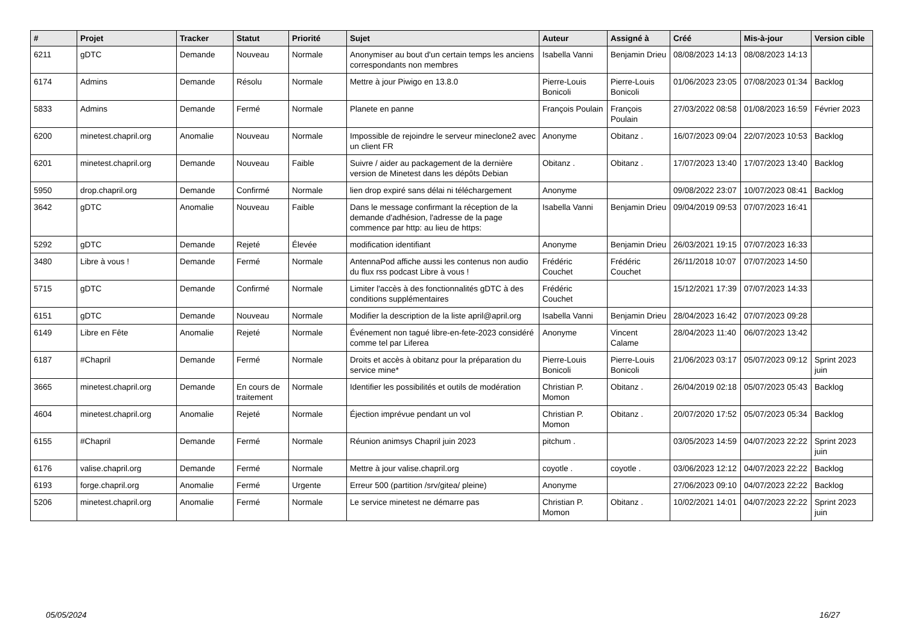| # | Projet | Tracker | Statut | Priorité | Sujet | Auteur | Assigné à | Créé | Mis-à-jour | Version cible |
| --- | --- | --- | --- | --- | --- | --- | --- | --- | --- | --- |
| 6211 | gDTC | Demande | Nouveau | Normale | Anonymiser au bout d'un certain temps les anciens correspondants non membres | Isabella Vanni | Benjamin Drieu | 08/08/2023 14:13 | 08/08/2023 14:13 | |
| 6174 | Admins | Demande | Résolu | Normale | Mettre à jour Piwigo en 13.8.0 | Pierre-Louis Bonicoli | Pierre-Louis Bonicoli | 01/06/2023 23:05 | 07/08/2023 01:34 | Backlog |
| 5833 | Admins | Demande | Fermé | Normale | Planete en panne | François Poulain | François Poulain | 27/03/2022 08:58 | 01/08/2023 16:59 | Février 2023 |
| 6200 | minetest.chapril.org | Anomalie | Nouveau | Normale | Impossible de rejoindre le serveur mineclone2 avec un client FR | Anonyme | Obitanz . | 16/07/2023 09:04 | 22/07/2023 10:53 | Backlog |
| 6201 | minetest.chapril.org | Demande | Nouveau | Faible | Suivre / aider au packagement de la dernière version de Minetest dans les dépôts Debian | Obitanz . | Obitanz . | 17/07/2023 13:40 | 17/07/2023 13:40 | Backlog |
| 5950 | drop.chapril.org | Demande | Confirmé | Normale | lien drop expiré sans délai ni téléchargement | Anonyme | | 09/08/2022 23:07 | 10/07/2023 08:41 | Backlog |
| 3642 | gDTC | Anomalie | Nouveau | Faible | Dans le message confirmant la réception de la demande d'adhésion, l'adresse de la page commence par http: au lieu de https: | Isabella Vanni | Benjamin Drieu | 09/04/2019 09:53 | 07/07/2023 16:41 | |
| 5292 | gDTC | Demande | Rejeté | Élevée | modification identifiant | Anonyme | Benjamin Drieu | 26/03/2021 19:15 | 07/07/2023 16:33 | |
| 3480 | Libre à vous ! | Demande | Fermé | Normale | AntennaPod affiche aussi les contenus non audio du flux rss podcast Libre à vous ! | Frédéric Couchet | Frédéric Couchet | 26/11/2018 10:07 | 07/07/2023 14:50 | |
| 5715 | gDTC | Demande | Confirmé | Normale | Limiter l'accès à des fonctionnalités gDTC à des conditions supplémentaires | Frédéric Couchet | | 15/12/2021 17:39 | 07/07/2023 14:33 | |
| 6151 | gDTC | Demande | Nouveau | Normale | Modifier la description de la liste april@april.org | Isabella Vanni | Benjamin Drieu | 28/04/2023 16:42 | 07/07/2023 09:28 | |
| 6149 | Libre en Fête | Anomalie | Rejeté | Normale | Événement non tagué libre-en-fete-2023 considéré comme tel par Liferea | Anonyme | Vincent Calame | 28/04/2023 11:40 | 06/07/2023 13:42 | |
| 6187 | #Chapril | Demande | Fermé | Normale | Droits et accès à obitanz pour la préparation du service mine* | Pierre-Louis Bonicoli | Pierre-Louis Bonicoli | 21/06/2023 03:17 | 05/07/2023 09:12 | Sprint 2023 juin |
| 3665 | minetest.chapril.org | Demande | En cours de traitement | Normale | Identifier les possibilités et outils de modération | Christian P. Momon | Obitanz . | 26/04/2019 02:18 | 05/07/2023 05:43 | Backlog |
| 4604 | minetest.chapril.org | Anomalie | Rejeté | Normale | Éjection imprévue pendant un vol | Christian P. Momon | Obitanz . | 20/07/2020 17:52 | 05/07/2023 05:34 | Backlog |
| 6155 | #Chapril | Demande | Fermé | Normale | Réunion animsys Chapril juin 2023 | pitchum . | | 03/05/2023 14:59 | 04/07/2023 22:22 | Sprint 2023 juin |
| 6176 | valise.chapril.org | Demande | Fermé | Normale | Mettre à jour valise.chapril.org | coyotle . | coyotle . | 03/06/2023 12:12 | 04/07/2023 22:22 | Backlog |
| 6193 | forge.chapril.org | Anomalie | Fermé | Urgente | Erreur 500 (partition /srv/gitea/ pleine) | Anonyme | | 27/06/2023 09:10 | 04/07/2023 22:22 | Backlog |
| 5206 | minetest.chapril.org | Anomalie | Fermé | Normale | Le service minetest ne démarre pas | Christian P. Momon | Obitanz . | 10/02/2021 14:01 | 04/07/2023 22:22 | Sprint 2023 juin |
05/05/2024 16/27